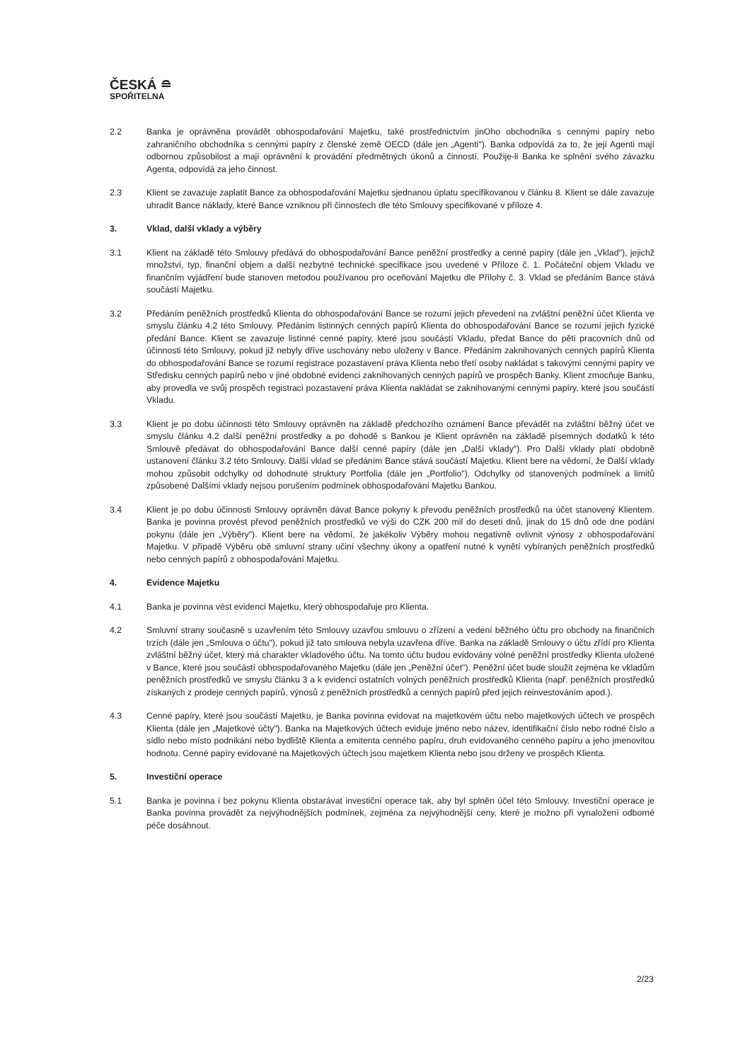ČESKÁ ≘
SPOŘITELNA
2.2 Banka je oprávněna provádět obhospodařování Majetku, také prostřednictvím jinOho obchodníka s cennými papíry nebo zahraničního obchodníka s cennými papíry z členské země OECD (dále jen „Agenti"). Banka odpovídá za to, že její Agenti mají odbornou způsobilost a mají oprávnění k provádění předmětných úkonů a činností. Použije-li Banka ke splnění svého závazku Agenta, odpovídá za jeho činnost.
2.3 Klient se zavazuje zaplatit Bance za obhospodařování Majetku sjednanou úplatu specifikovanou v článku 8. Klient se dále zavazuje uhradit Bance náklady, které Bance vzniknou při činnostech dle této Smlouvy specifikované v příloze 4.
3. Vklad, další vklady a výběry
3.1 Klient na základě této Smlouvy předává do obhospodařování Bance peněžní prostředky a cenné papíry (dále jen „Vklad"), jejichž množství, typ, finanční objem a další nezbytné technické specifikace jsou uvedené v Příloze č. 1. Počáteční objem Vkladu ve finančním vyjádření bude stanoven metodou používanou pro oceňování Majetku dle Přílohy č. 3. Vklad se předáním Bance stává součástí Majetku.
3.2 Předáním peněžních prostředků Klienta do obhospodařování Bance se rozumí jejich převedení na zvláštní peněžní účet Klienta ve smyslu článku 4.2 této Smlouvy. Předáním listinných cenných papírů Klienta do obhospodařování Bance se rozumí jejich fyzické předání Bance. Klient se zavazuje listinné cenné papíry, které jsou součástí Vkladu, předat Bance do pěti pracovních dnů od účinnosti této Smlouvy, pokud již nebyly dříve uschovány nebo uloženy v Bance. Předáním zaknihovaných cenných papírů Klienta do obhospodařování Bance se rozumí registrace pozastavení práva Klienta nebo třetí osoby nakládat s takovými cennými papíry ve Středisku cenných papírů nebo v jiné obdobné evidenci zaknihovaných cenných papírů ve prospěch Banky. Klient zmocňuje Banku, aby provedla ve svůj prospěch registraci pozastavení práva Klienta nakládat se zaknihovanými cennými papíry, které jsou součástí Vkladu.
3.3 Klient je po dobu účinnosti této Smlouvy oprávněn na základě předchozího oznámení Bance převádět na zvláštní běžný účet ve smyslu článku 4.2 další peněžní prostředky a po dohodě s Bankou je Klient oprávněn na základě písemných dodatků k této Smlouvě předávat do obhospodařování Bance další cenné papíry (dále jen „Další vklady"). Pro Další vklady platí obdobně ustanovení článku 3.2 této Smlouvy. Další vklad se předáním Bance stává součástí Majetku. Klient bere na vědomí, že Další vklady mohou způsobit odchylky od dohodnuté struktury Portfolia (dále jen „Portfolio"). Odchylky od stanovených podmínek a limitů způsobené Dalšími vklady nejsou porušením podmínek obhospodařování Majetku Bankou.
3.4 Klient je po dobu účinnosti Smlouvy oprávněn dávat Bance pokyny k převodu peněžních prostředků na účet stanovený Klientem. Banka je povinna provést převod peněžních prostředků ve výši do CZK 200 mil do deseti dnů, jinak do 15 dnů ode dne podání pokynu (dále jen „Výběry"). Klient bere na vědomí, že jakékoliv Výběry mohou negativně ovlivnit výnosy z obhospodařování Majetku. V případě Výběru obě smluvní strany učiní všechny úkony a opatření nutné k vynětí vybíraných peněžních prostředků nebo cenných papírů z obhospodařování Majetku.
4. Evidence Majetku
4.1 Banka je povinna vést evidenci Majetku, který obhospodařuje pro Klienta.
4.2 Smluvní strany současně s uzavřením této Smlouvy uzavřou smlouvu o zřízení a vedení běžného účtu pro obchody na finančních trzích (dále jen „Smlouva o účtu"), pokud již tato smlouva nebyla uzavřena dříve. Banka na základě Smlouvy o účtu zřídí pro Klienta zvláštní běžný účet, který má charakter vkladového účtu. Na tomto účtu budou evidovány volné peněžní prostředky Klienta uložené v Bance, které jsou součástí obhospodařovaného Majetku (dále jen „Peněžní účet"). Peněžní účet bude sloužit zejména ke vkladům peněžních prostředků ve smyslu článku 3 a k evidenci ostatních volných peněžních prostředků Klienta (např. peněžních prostředků získaných z prodeje cenných papírů, výnosů z peněžních prostředků a cenných papírů před jejich reinvestováním apod.).
4.3 Cenné papíry, které jsou součástí Majetku, je Banka povinna evidovat na majetkovém účtu nebo majetkových účtech ve prospěch Klienta (dále jen „Majetkové účty"). Banka na Majetkových účtech eviduje jméno nebo název, identifikační číslo nebo rodné číslo a sídlo nebo místo podnikání nebo bydliště Klienta a emitenta cenného papíru, druh evidovaného cenného papíru a jeho jmenovitou hodnotu. Cenné papíry evidované na Majetkových účtech jsou majetkem Klienta nebo jsou drženy ve prospěch Klienta.
5. Investiční operace
5.1 Banka je povinna i bez pokynu Klienta obstarávat investiční operace tak, aby byl splněn účel této Smlouvy. Investiční operace je Banka povinna provádět za nejvýhodnějších podmínek, zejména za nejvýhodnější ceny, které je možno při vynaložení odborné péče dosáhnout.
2/23